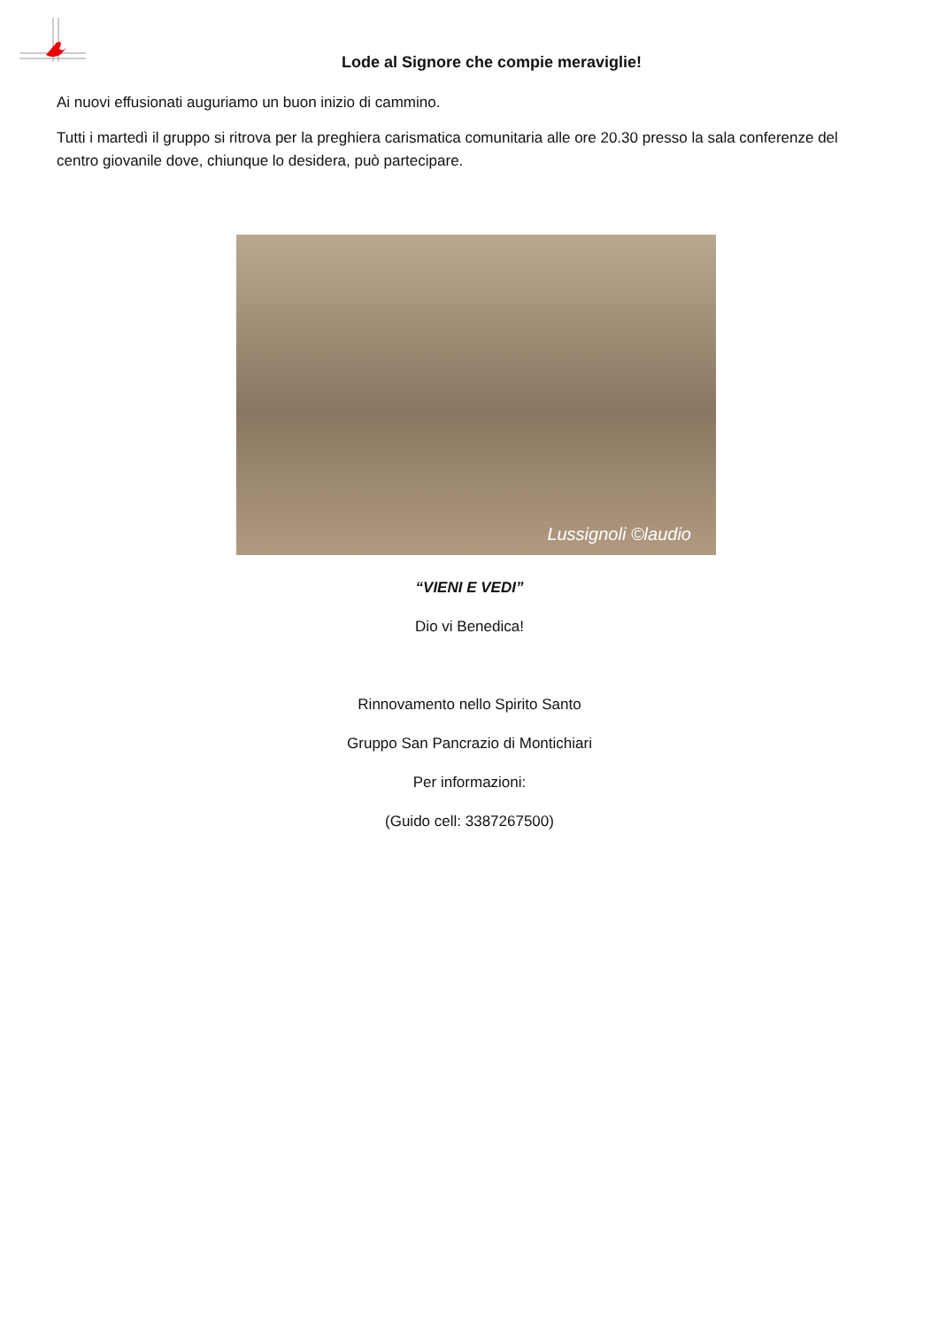Lode al Signore che compie meraviglie!
Ai nuovi effusionati auguriamo un buon inizio di cammino.
Tutti i martedì il gruppo si ritrova per la preghiera carismatica comunitaria alle ore 20.30 presso la sala conferenze del centro giovanile dove, chiunque lo desidera, può partecipare.
Lussignoli ©laudio
“VIENI E VEDI”
Dio vi Benedica!
Rinnovamento nello Spirito Santo
Gruppo San Pancrazio di Montichiari
Per informazioni:
(Guido cell: 3387267500)